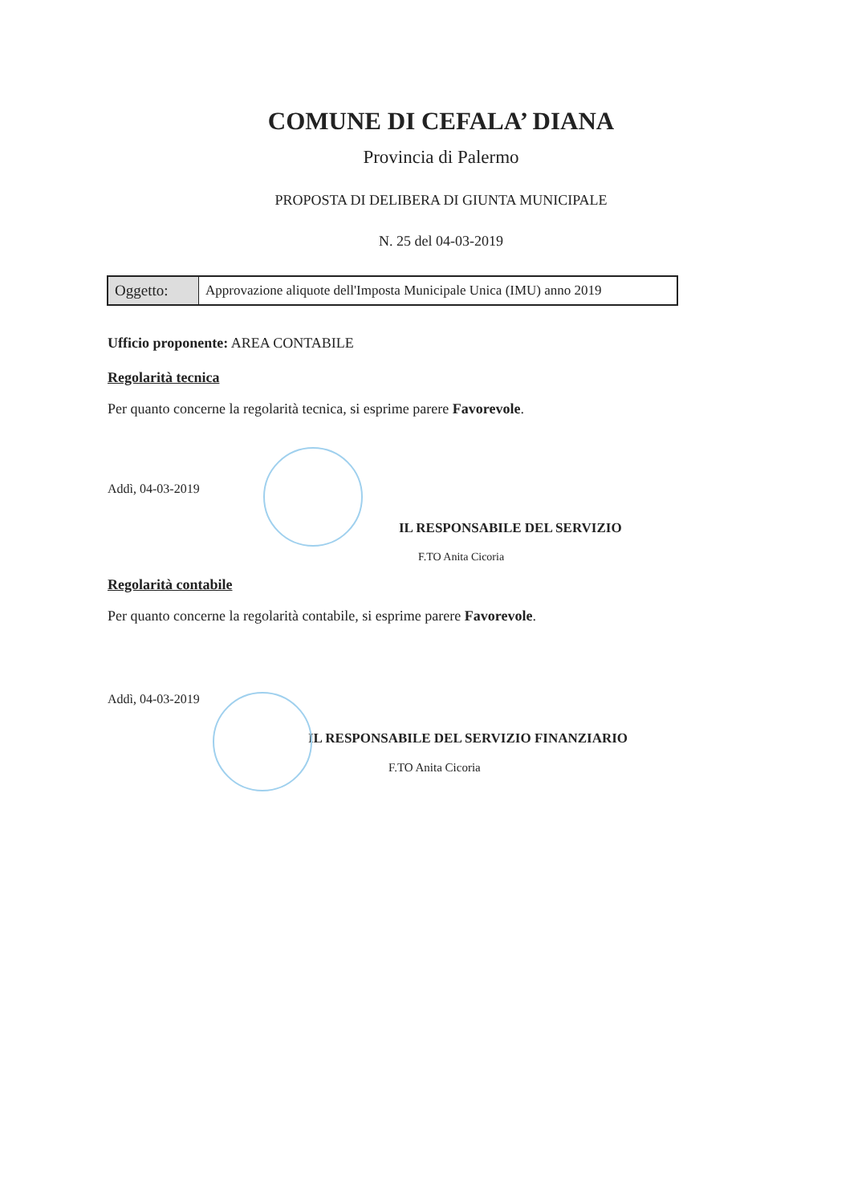COMUNE DI CEFALA’ DIANA
Provincia di Palermo
PROPOSTA DI DELIBERA DI GIUNTA MUNICIPALE
N. 25 del 04-03-2019
| Oggetto: | Approvazione aliquote dell'Imposta Municipale Unica (IMU) anno 2019 |
Ufficio proponente: AREA CONTABILE
Regolarità tecnica
Per quanto concerne la regolarità tecnica, si esprime parere Favorevole.
Addì, 04-03-2019
IL RESPONSABILE DEL SERVIZIO
F.TO Anita Cicoria
Regolarità contabile
Per quanto concerne la regolarità contabile, si esprime parere Favorevole.
Addì, 04-03-2019
IL RESPONSABILE DEL SERVIZIO FINANZIARIO
F.TO Anita Cicoria